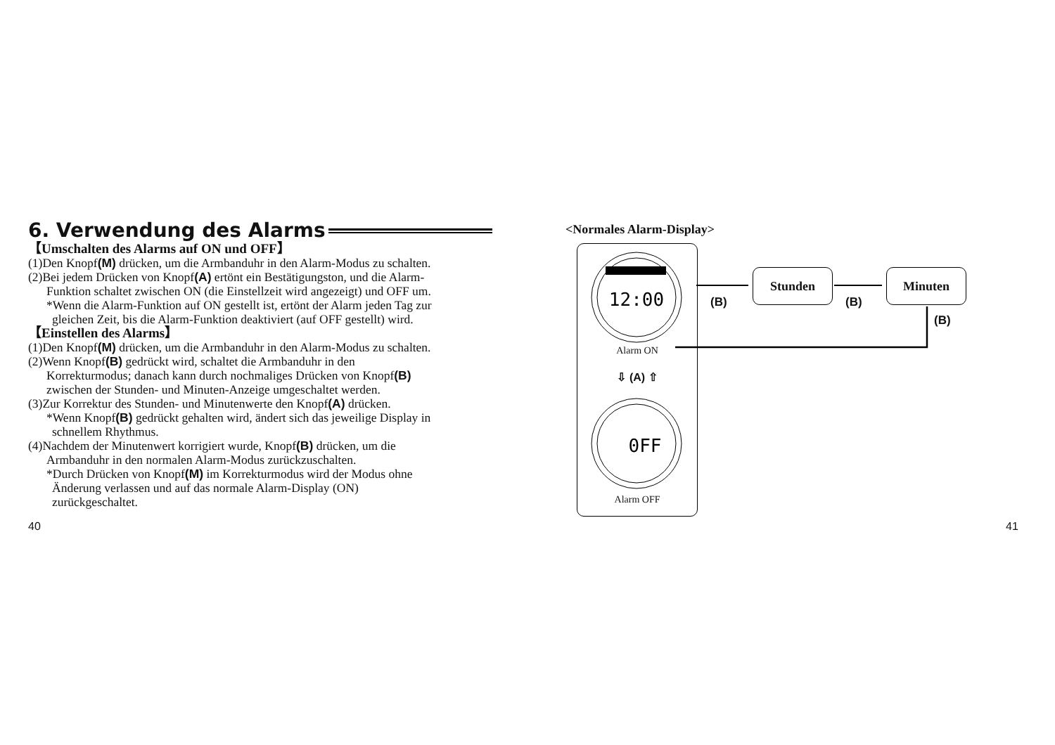6. Verwendung des Alarms
【Umschalten des Alarms auf ON und OFF】
(1)Den Knopf(M) drücken, um die Armbanduhr in den Alarm-Modus zu schalten.
(2)Bei jedem Drücken von Knopf(A) ertönt ein Bestätigungston, und die Alarm-
Funktion schaltet zwischen ON (die Einstellzeit wird angezeigt) und OFF um.
*Wenn die Alarm-Funktion auf ON gestellt ist, ertönt der Alarm jeden Tag zur
gleichen Zeit, bis die Alarm-Funktion deaktiviert (auf OFF gestellt) wird.
【Einstellen des Alarms】
(1)Den Knopf(M) drücken, um die Armbanduhr in den Alarm-Modus zu schalten.
(2)Wenn Knopf(B) gedrückt wird, schaltet die Armbanduhr in den
Korrekturmodus; danach kann durch nochmaliges Drücken von Knopf(B)
zwischen der Stunden- und Minuten-Anzeige umgeschaltet werden.
(3)Zur Korrektur des Stunden- und Minutenwerte den Knopf(A) drücken.
*Wenn Knopf(B) gedrückt gehalten wird, ändert sich das jeweilige Display in
schnellem Rhythmus.
(4)Nachdem der Minutenwert korrigiert wurde, Knopf(B) drücken, um die
Armbanduhr in den normalen Alarm-Modus zurückzuschalten.
*Durch Drücken von Knopf(M) im Korrekturmodus wird der Modus ohne
Änderung verlassen und auf das normale Alarm-Display (ON)
zurückgeschaltet.
40
<Normales Alarm-Display>
12:00
Alarm ON
⇩ (A) ⇧
0FF
Alarm OFF
Stunden Minuten
(B) (B)
(B)
41